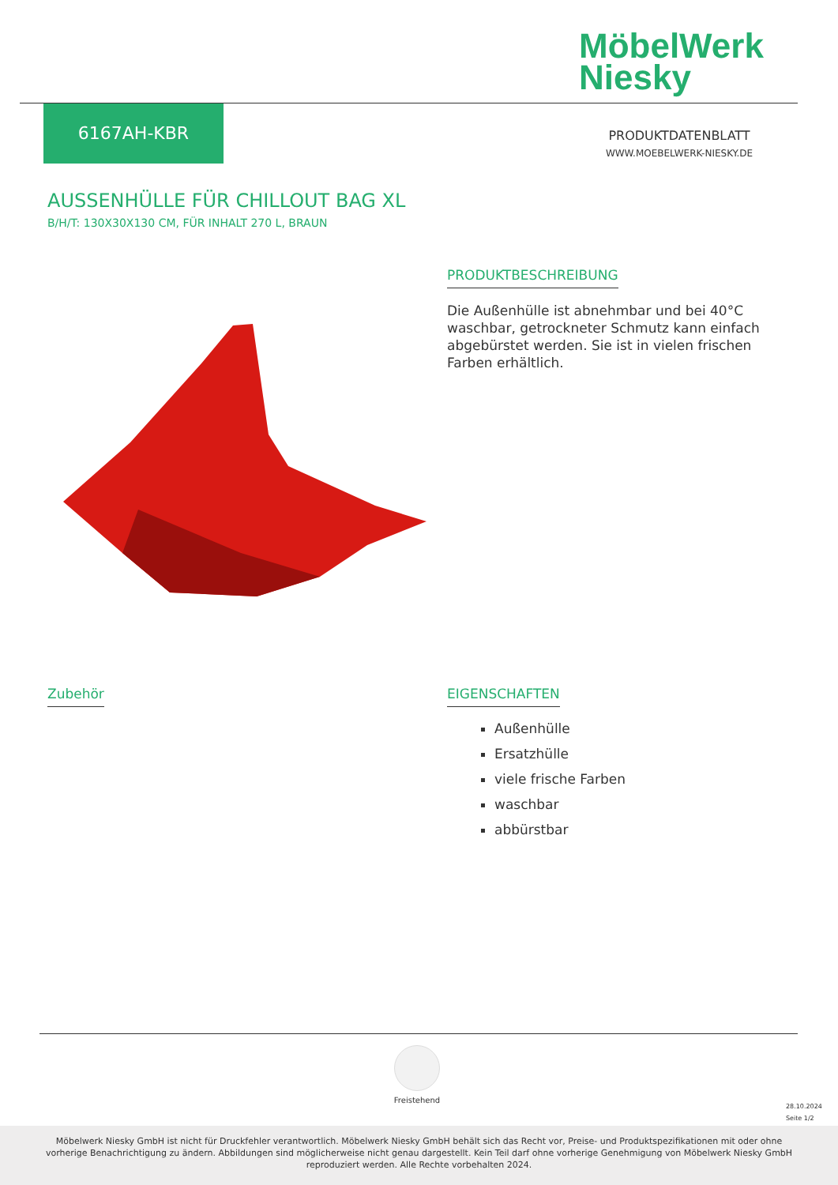MöbelWerk
Niesky
6167AH-KBR
PRODUKTDATENBLATT
WWW.MOEBELWERK-NIESKY.DE
AUSSENHÜLLE FÜR CHILLOUT BAG XL
B/H/T: 130X30X130 CM, FÜR INHALT 270 L, BRAUN
PRODUKTBESCHREIBUNG
Die Außenhülle ist abnehmbar und bei 40°C waschbar, getrockneter Schmutz kann einfach abgebürstet werden. Sie ist in vielen frischen Farben erhältlich.
Zubehör
EIGENSCHAFTEN
Außenhülle
Ersatzhülle
viele frische Farben
waschbar
abbürstbar
Freistehend
28.10.2024
Seite 1/2
Möbelwerk Niesky GmbH ist nicht für Druckfehler verantwortlich. Möbelwerk Niesky GmbH behält sich das Recht vor, Preise- und Produktspezifikationen mit oder ohne vorherige Benachrichtigung zu ändern. Abbildungen sind möglicherweise nicht genau dargestellt. Kein Teil darf ohne vorherige Genehmigung von Möbelwerk Niesky GmbH reproduziert werden. Alle Rechte vorbehalten 2024.